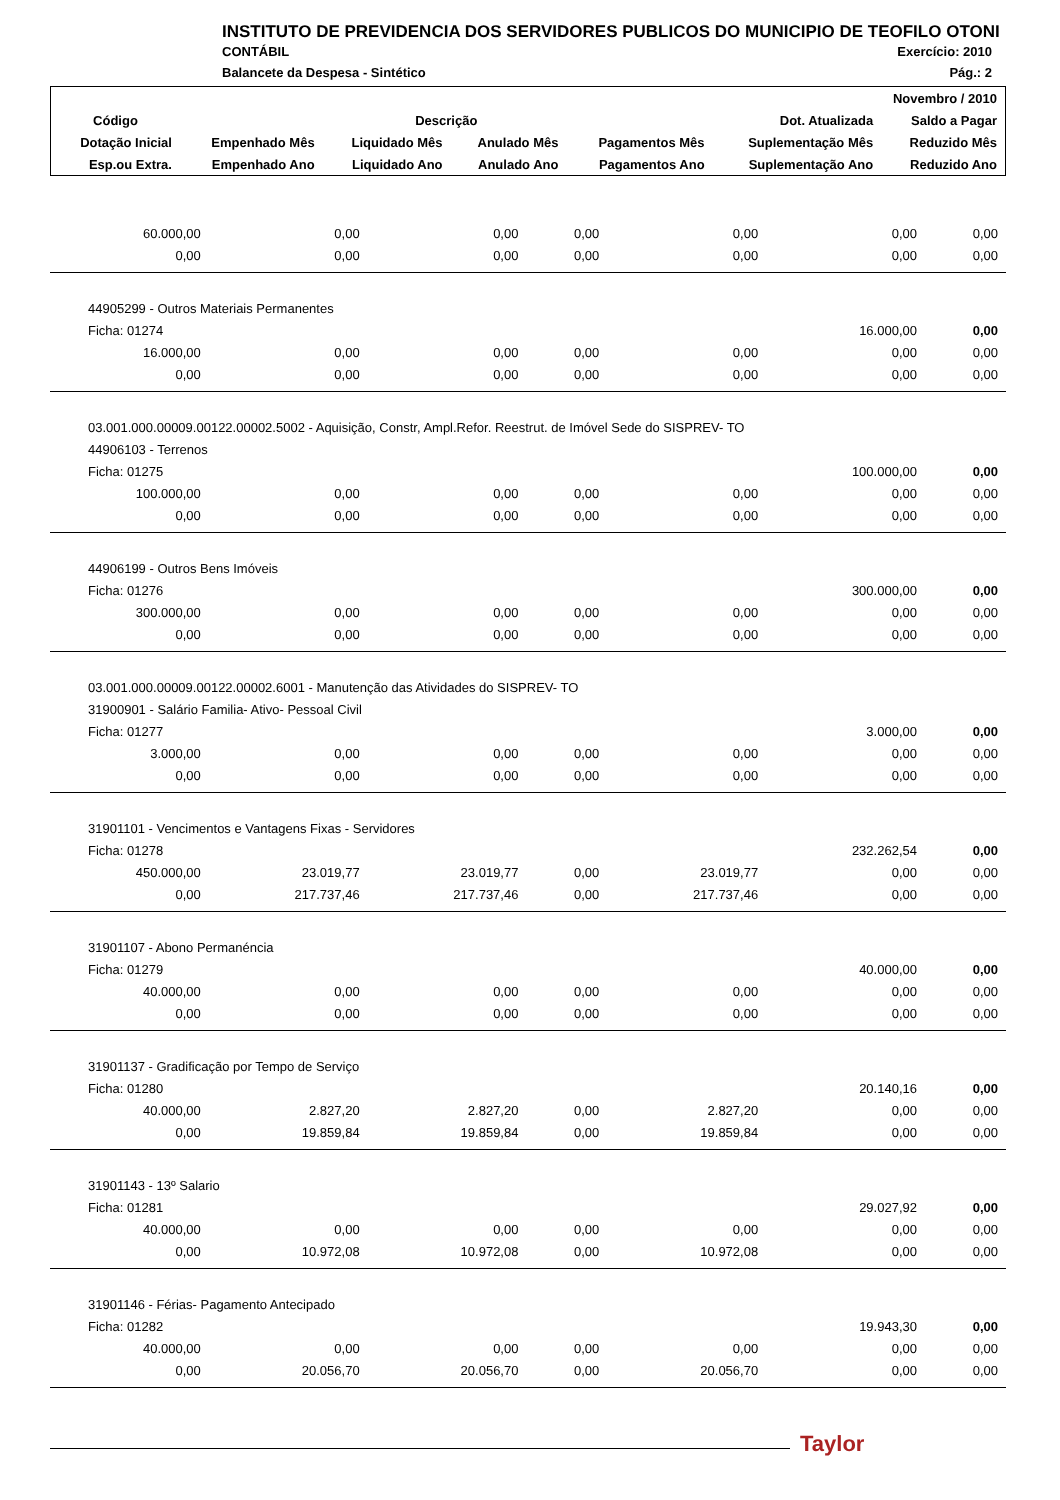INSTITUTO DE PREVIDENCIA DOS SERVIDORES PUBLICOS DO MUNICIPIO DE TEOFILO OTONI
CONTÁBIL Exercício: 2010
Balancete da Despesa - Sintético Pág.: 2
| Novembro / 2010 | | | | | | |
| --- | --- | --- | --- | --- | --- | --- |
| Código | Descrição | | | | Dot. Atualizada | Saldo a Pagar |
| Dotação Inicial | Empenhado Mês | Liquidado Mês | Anulado Mês | Pagamentos Mês | Suplementação Mês | Reduzido Mês |
| Esp.ou Extra. | Empenhado Ano | Liquidado Ano | Anulado Ano | Pagamentos Ano | Suplementação Ano | Reduzido Ano |
| 60.000,00 | 0,00 | 0,00 | 0,00 | 0,00 | 0,00 | 0,00 |
| 0,00 | 0,00 | 0,00 | 0,00 | 0,00 | 0,00 | 0,00 |
| 44905299 - Outros Materiais Permanentes | | | | | | |
| Ficha: 01274 | | | | | 16.000,00 | 0,00 |
| 16.000,00 | 0,00 | 0,00 | 0,00 | 0,00 | 0,00 | 0,00 |
| 0,00 | 0,00 | 0,00 | 0,00 | 0,00 | 0,00 | 0,00 |
| 03.001.000.00009.00122.00002.5002 - Aquisição, Constr, Ampl.Refor. Reestrut. de Imóvel Sede do SISPREV- TO | | | | | | |
| 44906103 - Terrenos | | | | | | |
| Ficha: 01275 | | | | | 100.000,00 | 0,00 |
| 100.000,00 | 0,00 | 0,00 | 0,00 | 0,00 | 0,00 | 0,00 |
| 0,00 | 0,00 | 0,00 | 0,00 | 0,00 | 0,00 | 0,00 |
| 44906199 - Outros Bens Imóveis | | | | | | |
| Ficha: 01276 | | | | | 300.000,00 | 0,00 |
| 300.000,00 | 0,00 | 0,00 | 0,00 | 0,00 | 0,00 | 0,00 |
| 0,00 | 0,00 | 0,00 | 0,00 | 0,00 | 0,00 | 0,00 |
| 03.001.000.00009.00122.00002.6001 - Manutenção das Atividades do SISPREV- TO | | | | | | |
| 31900901 - Salário Familia- Ativo- Pessoal Civil | | | | | | |
| Ficha: 01277 | | | | | 3.000,00 | 0,00 |
| 3.000,00 | 0,00 | 0,00 | 0,00 | 0,00 | 0,00 | 0,00 |
| 0,00 | 0,00 | 0,00 | 0,00 | 0,00 | 0,00 | 0,00 |
| 31901101 - Vencimentos e Vantagens Fixas - Servidores | | | | | | |
| Ficha: 01278 | | | | | 232.262,54 | 0,00 |
| 450.000,00 | 23.019,77 | 23.019,77 | 0,00 | 23.019,77 | 0,00 | 0,00 |
| 0,00 | 217.737,46 | 217.737,46 | 0,00 | 217.737,46 | 0,00 | 0,00 |
| 31901107 - Abono Permanéncia | | | | | | |
| Ficha: 01279 | | | | | 40.000,00 | 0,00 |
| 40.000,00 | 0,00 | 0,00 | 0,00 | 0,00 | 0,00 | 0,00 |
| 0,00 | 0,00 | 0,00 | 0,00 | 0,00 | 0,00 | 0,00 |
| 31901137 - Gradificação por Tempo de Serviço | | | | | | |
| Ficha: 01280 | | | | | 20.140,16 | 0,00 |
| 40.000,00 | 2.827,20 | 2.827,20 | 0,00 | 2.827,20 | 0,00 | 0,00 |
| 0,00 | 19.859,84 | 19.859,84 | 0,00 | 19.859,84 | 0,00 | 0,00 |
| 31901143 - 13º Salario | | | | | | |
| Ficha: 01281 | | | | | 29.027,92 | 0,00 |
| 40.000,00 | 0,00 | 0,00 | 0,00 | 0,00 | 0,00 | 0,00 |
| 0,00 | 10.972,08 | 10.972,08 | 0,00 | 10.972,08 | 0,00 | 0,00 |
| 31901146 - Férias- Pagamento Antecipado | | | | | | |
| Ficha: 01282 | | | | | 19.943,30 | 0,00 |
| 40.000,00 | 0,00 | 0,00 | 0,00 | 0,00 | 0,00 | 0,00 |
| 0,00 | 20.056,70 | 20.056,70 | 0,00 | 20.056,70 | 0,00 | 0,00 |
Taylor